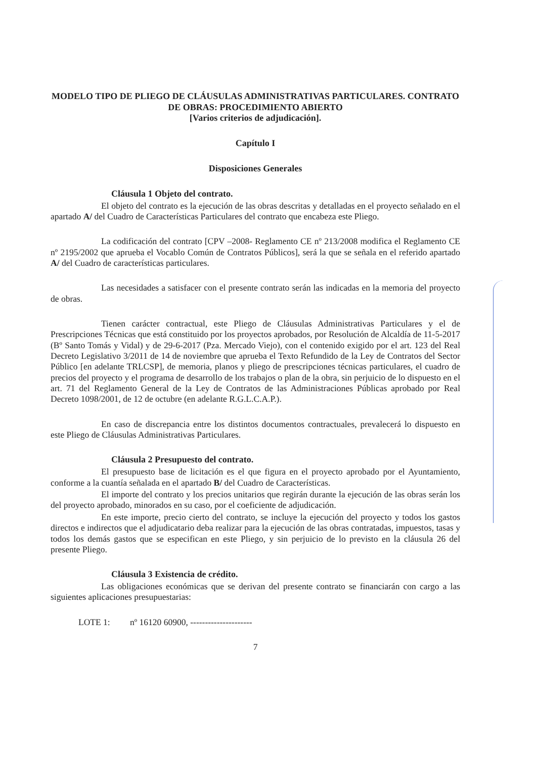MODELO TIPO DE PLIEGO DE CLÁUSULAS ADMINISTRATIVAS PARTICULARES. CONTRATO DE OBRAS: PROCEDIMIENTO ABIERTO
[Varios criterios de adjudicación].
Capítulo I
Disposiciones Generales
Cláusula 1 Objeto del contrato.
El objeto del contrato es la ejecución de las obras descritas y detalladas en el proyecto señalado en el apartado A/ del Cuadro de Características Particulares del contrato que encabeza este Pliego.
La codificación del contrato [CPV –2008- Reglamento CE nº 213/2008 modifica el Reglamento CE nº 2195/2002 que aprueba el Vocablo Común de Contratos Públicos], será la que se señala en el referido apartado A/ del Cuadro de características particulares.
Las necesidades a satisfacer con el presente contrato serán las indicadas en la memoria del proyecto de obras.
Tienen carácter contractual, este Pliego de Cláusulas Administrativas Particulares y el de Prescripciones Técnicas que está constituido por los proyectos aprobados, por Resolución de Alcaldía de 11-5-2017 (Bº Santo Tomás y Vidal) y de 29-6-2017 (Pza. Mercado Viejo), con el contenido exigido por el art. 123 del Real Decreto Legislativo 3/2011 de 14 de noviembre que aprueba el Texto Refundido de la Ley de Contratos del Sector Público [en adelante TRLCSP], de memoria, planos y pliego de prescripciones técnicas particulares, el cuadro de precios del proyecto y el programa de desarrollo de los trabajos o plan de la obra, sin perjuicio de lo dispuesto en el art. 71 del Reglamento General de la Ley de Contratos de las Administraciones Públicas aprobado por Real Decreto 1098/2001, de 12 de octubre (en adelante R.G.L.C.A.P.).
En caso de discrepancia entre los distintos documentos contractuales, prevalecerá lo dispuesto en este Pliego de Cláusulas Administrativas Particulares.
Cláusula 2 Presupuesto del contrato.
El presupuesto base de licitación es el que figura en el proyecto aprobado por el Ayuntamiento, conforme a la cuantía señalada en el apartado B/ del Cuadro de Características.
El importe del contrato y los precios unitarios que regirán durante la ejecución de las obras serán los del proyecto aprobado, minorados en su caso, por el coeficiente de adjudicación.
En este importe, precio cierto del contrato, se incluye la ejecución del proyecto y todos los gastos directos e indirectos que el adjudicatario deba realizar para la ejecución de las obras contratadas, impuestos, tasas y todos los demás gastos que se especifican en este Pliego, y sin perjuicio de lo previsto en la cláusula 26 del presente Pliego.
Cláusula 3 Existencia de crédito.
Las obligaciones económicas que se derivan del presente contrato se financiarán con cargo a las siguientes aplicaciones presupuestarias:
LOTE 1: nº 16120 60900, ---------------------
7